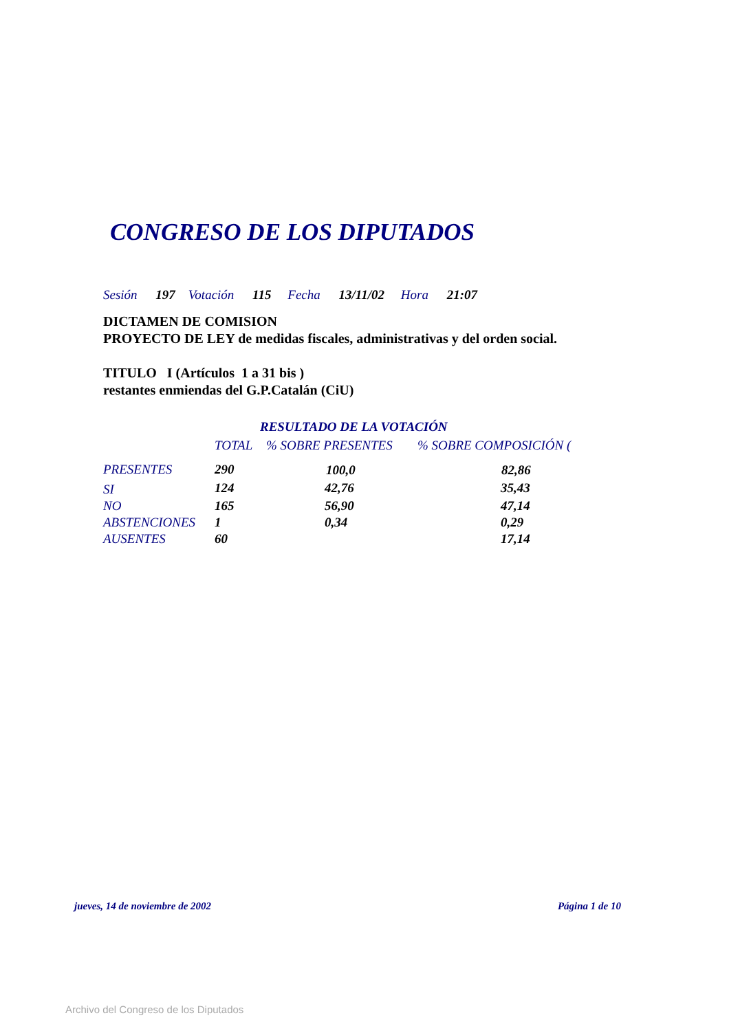CONGRESO DE LOS DIPUTADOS
Sesión 197 Votación 115 Fecha 13/11/02 Hora 21:07
DICTAMEN DE COMISION
PROYECTO DE LEY de medidas fiscales, administrativas y del orden social.
TITULO I (Artículos 1 a 31 bis )
restantes enmiendas del G.P.Catalán (CiU)
RESULTADO DE LA VOTACIÓN
| | TOTAL | % SOBRE PRESENTES | % SOBRE COMPOSICIÓN ( |
| --- | --- | --- | --- |
| PRESENTES | 290 | 100,0 | 82,86 |
| SI | 124 | 42,76 | 35,43 |
| NO | 165 | 56,90 | 47,14 |
| ABSTENCIONES | 1 | 0,34 | 0,29 |
| AUSENTES | 60 | | 17,14 |
jueves, 14 de noviembre de 2002 Página 1 de 10
Archivo del Congreso de los Diputados